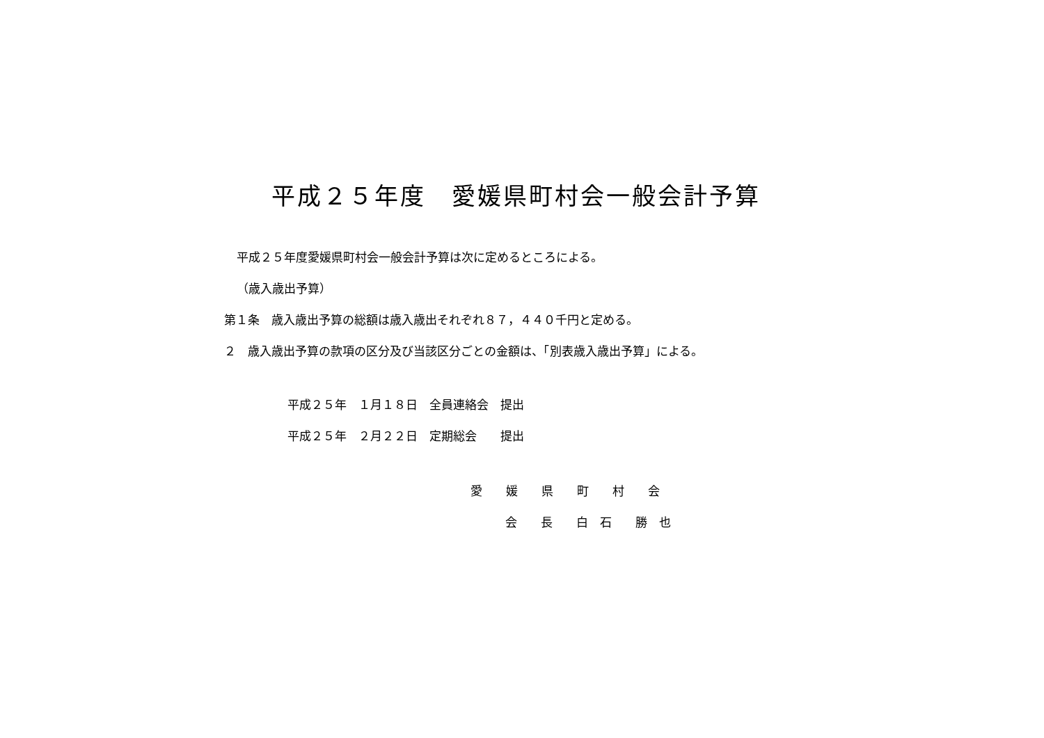平成２５年度　愛媛県町村会一般会計予算
平成２５年度愛媛県町村会一般会計予算は次に定めるところによる。
（歳入歳出予算）
第１条　歳入歳出予算の総額は歳入歳出それぞれ８７，４４０千円と定める。
２　歳入歳出予算の款項の区分及び当該区分ごとの金額は、「別表歳入歳出予算」による。
平成２５年　１月１８日　全員連絡会　提出
平成２５年　２月２２日　定期総会　　提出
愛　　媛　　県　　町　　村　　会
会　　長　　白　石　　勝　也